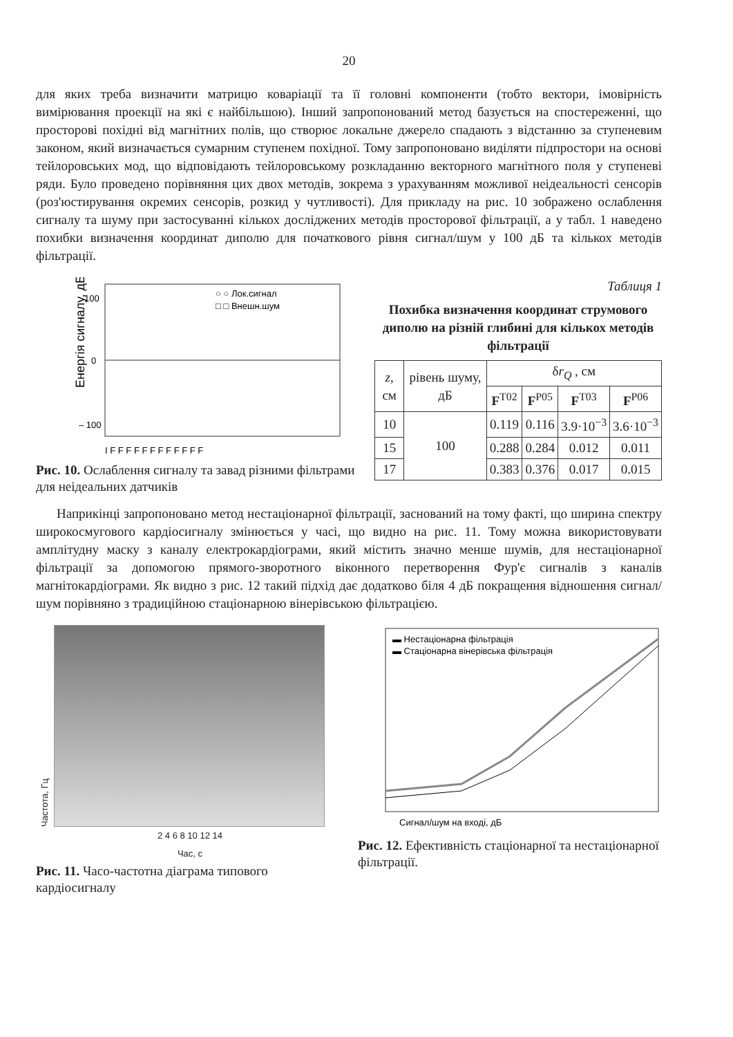20
для яких треба визначити матрицю коваріації та її головні компоненти (тобто вектори, імовірність вимірювання проекції на які є найбільшою). Інший запропонований метод базується на спостереженні, що просторові похідні від магнітних полів, що створює локальне джерело спадають з відстанню за ступеневим законом, який визначається сумарним ступенем похідної. Тому запропоновано виділяти підпростори на основі тейлоровських мод, що відповідають тейлоровському розкладанню векторного магнітного поля у ступеневі ряди. Було проведено порівняння цих двох методів, зокрема з урахуванням можливої неідеальності сенсорів (роз'юстирування окремих сенсорів, розкид у чутливості). Для прикладу на рис. 10 зображено ослаблення сигналу та шуму при застосуванні кількох досліджених методів просторової фільтрації, а у табл. 1 наведено похибки визначення координат диполю для початкового рівня сигнал/шум у 100 дБ та кількох методів фільтрації.
Енергія сигналу, дБ
100
0
– 100
○ ○ Лок.сигнал
□ □ Внешн.шум
I F F F F F F F F F F F F
Рис. 10. Ослаблення сигналу та завад різними фільтрами для неідеальних датчиків
Таблиця 1
Похибка визначення координат струмового диполю на різній глибині для кількох методів фільтрації
| z , см | рівень шуму, дБ | δ r<sub>Q</sub> , см | | | |
| --- | --- | --- | --- | --- | --- |
| | | F<sup>T02</sup> | F<sup>P05</sup> | F<sup>T03</sup> | F<sup>P06</sup> |
| 10 | 100 | 0.119 | 0.116 | 3.9·10<sup>−3</sup> | 3.6·10<sup>−3</sup> |
| 15 | | 0.288 | 0.284 | 0.012 | 0.011 |
| 17 | | 0.383 | 0.376 | 0.017 | 0.015 |
Наприкінці запропоновано метод нестаціонарної фільтрації, заснований на тому факті, що ширина спектру широкосмугового кардіосигналу змінюється у часі, що видно на рис. 11. Тому можна використовувати амплітудну маску з каналу електрокардіограми, який містить значно менше шумів, для нестаціонарної фільтрації за допомогою прямого-зворотного віконного перетворення Фур'є сигналів з каналів магнітокардіограми. Як видно з рис. 12 такий підхід дає додатково біля 4 дБ покращення відношення сигнал/шум порівняно з традиційною стаціонарною вінерівською фільтрацією.
Частота, Гц
2 4 6 8 10 12 14
Час, с
Рис. 11. Часо-частотна діаграма типового кардіосигналу
▬ Нестаціонарна фільтрація
▬ Стаціонарна вінерівська фільтрація
Сигнал/шум на вході, дБ
Рис. 12. Ефективність стаціонарної та нестаціонарної фільтрації.